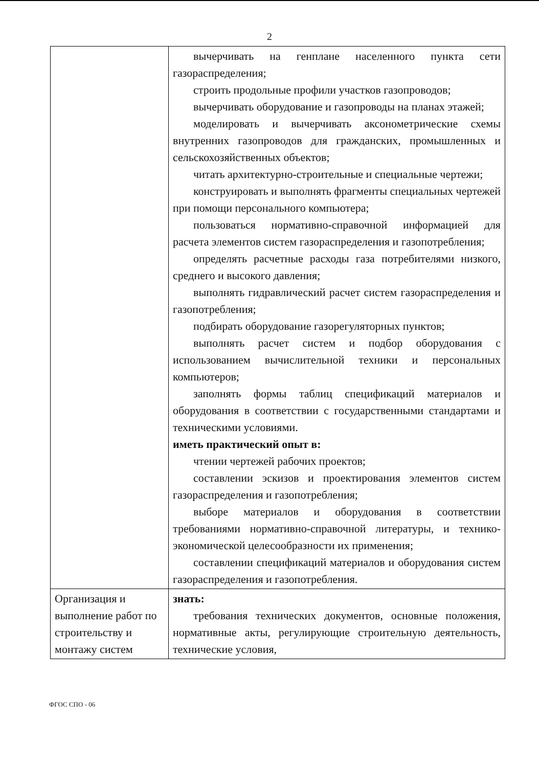2
| | вычерчивать на генплане населенного пункта сети газораспределения; строить продольные профили участков газопроводов; вычерчивать оборудование и газопроводы на планах этажей; моделировать и вычерчивать аксонометрические схемы внутренних газопроводов для гражданских, промышленных и сельскохозяйственных объектов; читать архитектурно-строительные и специальные чертежи; конструировать и выполнять фрагменты специальных чертежей при помощи персонального компьютера; пользоваться нормативно-справочной информацией для расчета элементов систем газораспределения и газопотребления; определять расчетные расходы газа потребителями низкого, среднего и высокого давления; выполнять гидравлический расчет систем газораспределения и газопотребления; подбирать оборудование газорегуляторных пунктов; выполнять расчет систем и подбор оборудования с использованием вычислительной техники и персональных компьютеров; заполнять формы таблиц спецификаций материалов и оборудования в соответствии с государственными стандартами и техническими условиями. иметь практический опыт в: чтении чертежей рабочих проектов; составлении эскизов и проектирования элементов систем газораспределения и газопотребления; выборе материалов и оборудования в соответствии требованиями нормативно-справочной литературы, и технико-экономической целесообразности их применения; составлении спецификаций материалов и оборудования систем газораспределения и газопотребления. |
| Организация и выполнение работ по строительству и монтажу систем | знать: требования технических документов, основные положения, нормативные акты, регулирующие строительную деятельность, технические условия, |
ФГОС СПО - 06